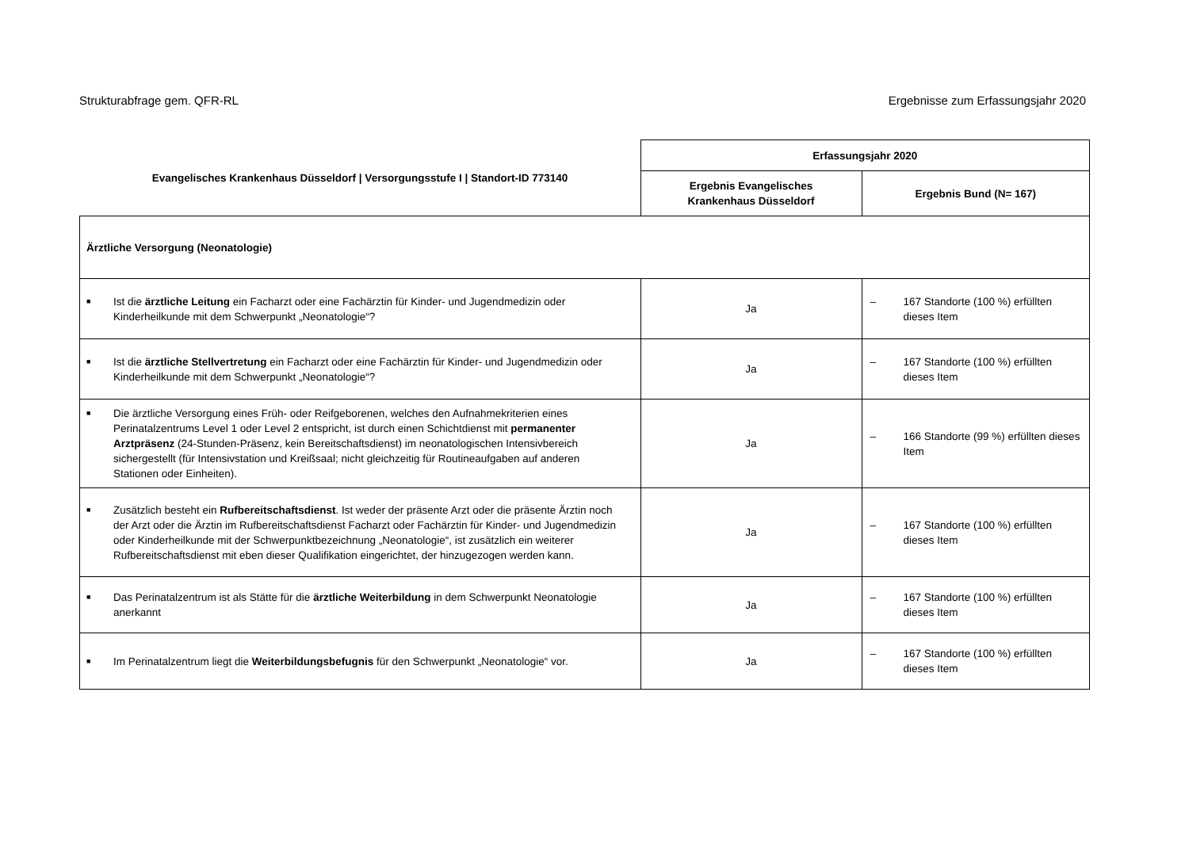Strukturabfrage gem. QFR-RL Ergebnisse zum Erfassungsjahr 2020
| Evangelisches Krankenhaus Düsseldorf / Versorgungsstufe I / Standort-ID 773140 | Erfassungsjahr 2020 | |
| --- | --- | --- |
| | Ergebnis Evangelisches Krankenhaus Düsseldorf | Ergebnis Bund (N= 167) |
| Ärztliche Versorgung (Neonatologie) | | |
| ■ Ist die ärztliche Leitung ein Facharzt oder eine Fachärztin für Kinder- und Jugendmedizin oder Kinderheilkunde mit dem Schwerpunkt „Neonatologie“? | Ja | – 167 Standorte (100 %) erfüllten dieses Item |
| ■ Ist die ärztliche Stellvertretung ein Facharzt oder eine Fachärztin für Kinder- und Jugendmedizin oder Kinderheilkunde mit dem Schwerpunkt „Neonatologie“? | Ja | – 167 Standorte (100 %) erfüllten dieses Item |
| ■ Die ärztliche Versorgung eines Früh- oder Reifgeborenen, welches den Aufnahmekriterien eines Perinatalzentrums Level 1 oder Level 2 entspricht, ist durch einen Schichtdienst mit permanenter Arztpräsenz (24-Stunden-Präsenz, kein Bereitschaftsdienst) im neonatologischen Intensivbereich sichergestellt (für Intensivstation und Kreißsaal; nicht gleichzeitig für Routineaufgaben auf anderen Stationen oder Einheiten). | Ja | – 166 Standorte (99 %) erfüllten dieses Item |
| ■ Zusätzlich besteht ein Rufbereitschaftsdienst . Ist weder der präsente Arzt oder die präsente Ärztin noch der Arzt oder die Ärztin im Rufbereitschaftsdienst Facharzt oder Fachärztin für Kinder- und Jugendmedizin oder Kinderheilkunde mit der Schwerpunktbezeichnung „Neonatologie“, ist zusätzlich ein weiterer Rufbereitschaftsdienst mit eben dieser Qualifikation eingerichtet, der hinzugezogen werden kann. | Ja | – 167 Standorte (100 %) erfüllten dieses Item |
| ■ Das Perinatalzentrum ist als Stätte für die ärztliche Weiterbildung in dem Schwerpunkt Neonatologie anerkannt | Ja | – 167 Standorte (100 %) erfüllten dieses Item |
| ■ Im Perinatalzentrum liegt die Weiterbildungsbefugnis für den Schwerpunkt „Neonatologie“ vor. | Ja | – 167 Standorte (100 %) erfüllten dieses Item |